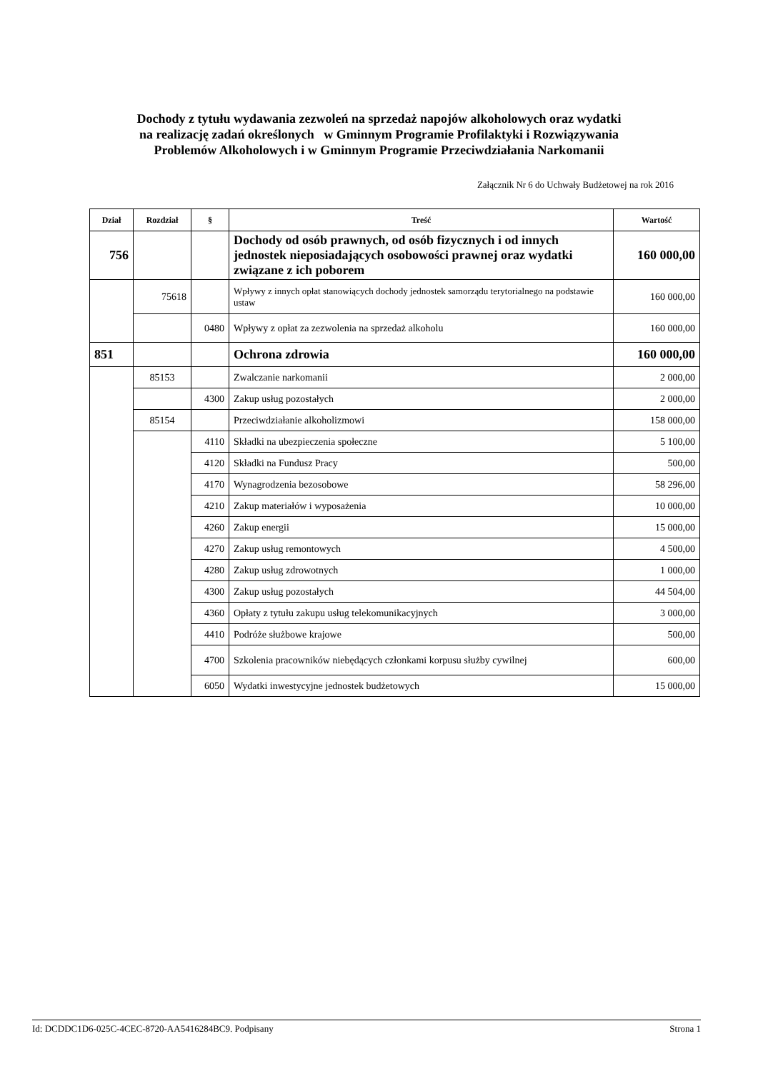Dochody z tytułu wydawania zezwoleń na sprzedaż napojów alkoholowych oraz wydatki
na realizację zadań określonych w Gminnym Programie Profilaktyki i Rozwiązywania
Problemów Alkoholowych i w Gminnym Programie Przeciwdziałania Narkomanii
Załącznik Nr 6 do Uchwały Budżetowej na rok 2016
| Dział | Rozdział | § | Treść | Wartość |
| --- | --- | --- | --- | --- |
| 756 | | | Dochody od osób prawnych, od osób fizycznych i od innych jednostek nieposiadających osobowości prawnej oraz wydatki związane z ich poborem | 160 000,00 |
| | 75618 | | Wpływy z innych opłat stanowiących dochody jednostek samorządu terytorialnego na podstawie ustaw | 160 000,00 |
| | | 0480 | Wpływy z opłat za zezwolenia na sprzedaż alkoholu | 160 000,00 |
| 851 | | | Ochrona zdrowia | 160 000,00 |
| | 85153 | | Zwalczanie narkomanii | 2 000,00 |
| | | 4300 | Zakup usług pozostałych | 2 000,00 |
| | 85154 | | Przeciwdziałanie alkoholizmowi | 158 000,00 |
| | | 4110 | Składki na ubezpieczenia społeczne | 5 100,00 |
| | | 4120 | Składki na Fundusz Pracy | 500,00 |
| | | 4170 | Wynagrodzenia bezosobowe | 58 296,00 |
| | | 4210 | Zakup materiałów i wyposażenia | 10 000,00 |
| | | 4260 | Zakup energii | 15 000,00 |
| | | 4270 | Zakup usług remontowych | 4 500,00 |
| | | 4280 | Zakup usług zdrowotnych | 1 000,00 |
| | | 4300 | Zakup usług pozostałych | 44 504,00 |
| | | 4360 | Opłaty z tytułu zakupu usług telekomunikacyjnych | 3 000,00 |
| | | 4410 | Podróże służbowe krajowe | 500,00 |
| | | 4700 | Szkolenia pracowników niebędących członkami korpusu służby cywilnej | 600,00 |
| | | 6050 | Wydatki inwestycyjne jednostek budżetowych | 15 000,00 |
Id: DCDDC1D6-025C-4CEC-8720-AA5416284BC9. Podpisany Strona 1